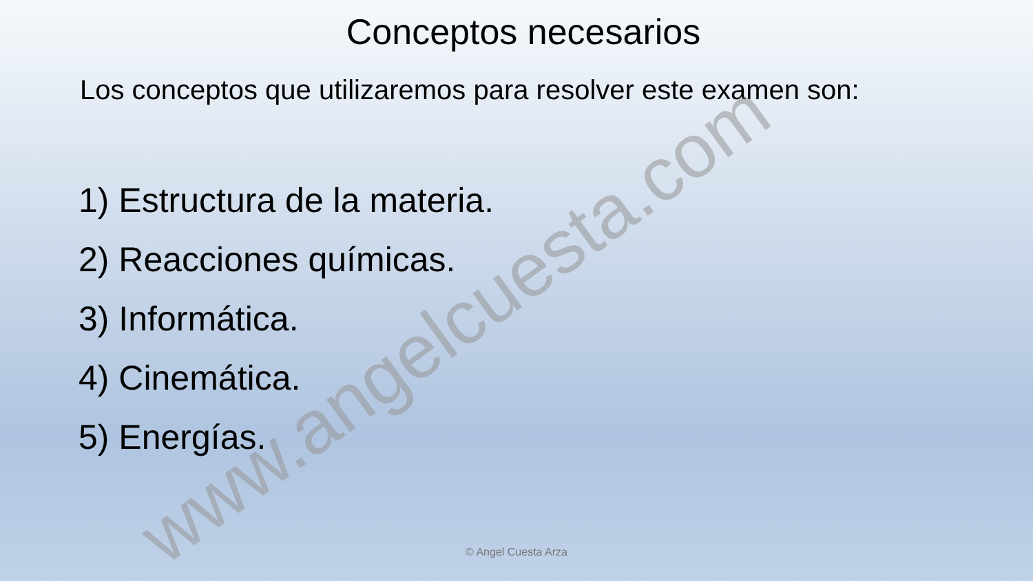Conceptos necesarios
Los conceptos que utilizaremos para resolver este examen son:
1) Estructura de la materia.
2) Reacciones químicas.
3) Informática.
4) Cinemática.
5) Energías.
www.angelcuesta.com
© Angel Cuesta Arza